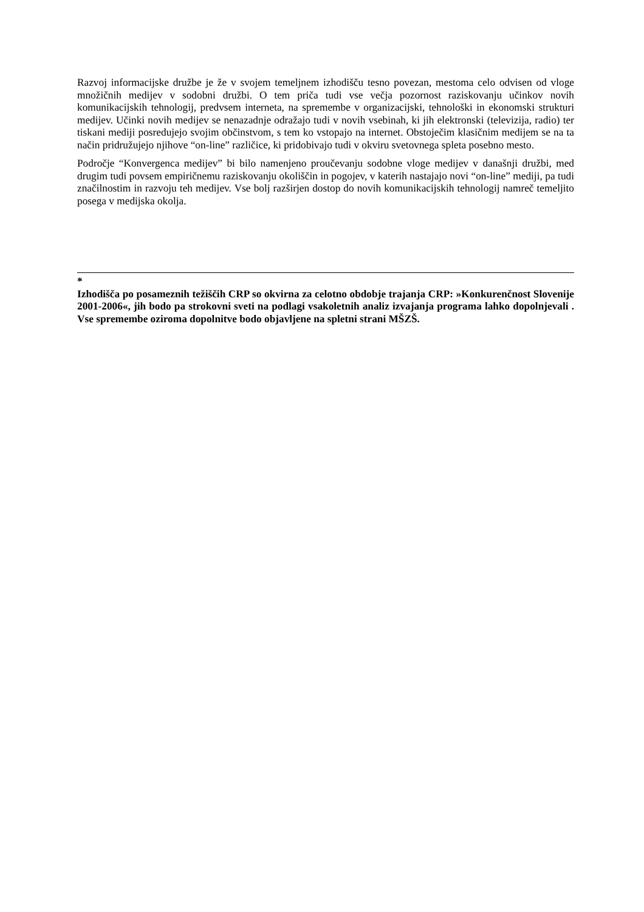Razvoj informacijske družbe je že v svojem temeljnem izhodišču tesno povezan, mestoma celo odvisen od vloge množičnih medijev v sodobni družbi. O tem priča tudi vse večja pozornost raziskovanju učinkov novih komunikacijskih tehnologij, predvsem interneta, na spremembe v organizacijski, tehnološki in ekonomski strukturi medijev. Učinki novih medijev se nenazadnje odražajo tudi v novih vsebinah, ki jih elektronski (televizija, radio) ter tiskani mediji posredujejo svojim občinstvom, s tem ko vstopajo na internet. Obstoječim klasičnim medijem se na ta način pridružujejo njihove “on-line” različice, ki pridobivajo tudi v okviru svetovnega spleta posebno mesto.
Področje “Konvergenca medijev” bi bilo namenjeno proučevanju sodobne vloge medijev v današnji družbi, med drugim tudi povsem empiričnemu raziskovanju okoliščin in pogojev, v katerih nastajajo novi “on-line” mediji, pa tudi značilnostim in razvoju teh medijev. Vse bolj razširjen dostop do novih komunikacijskih tehnologij namreč temeljito posega v medijska okolja.
*
Izhodišča po posameznih težiščih CRP so okvirna za celotno obdobje trajanja CRP: »Konkurenčnost Slovenije 2001-2006«, jih bodo pa strokovni sveti na podlagi vsakoletnih analiz izvajanja programa lahko dopolnjevali . Vse spremembe oziroma dopolnitve bodo objavljene na spletni strani MŠZŠ.